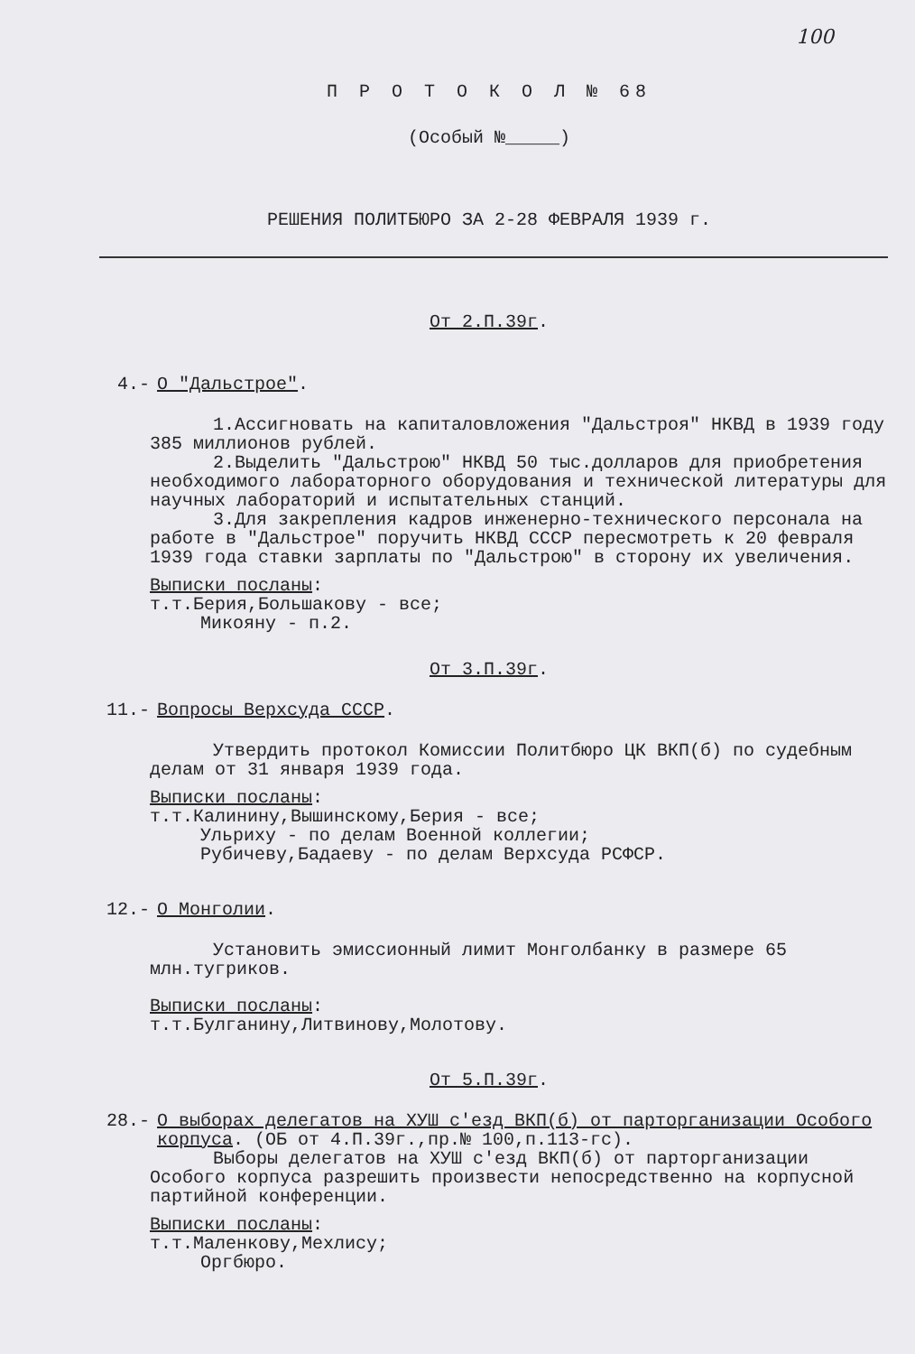100
П Р О Т О К О Л № 68
(Особый №_____)
РЕШЕНИЯ ПОЛИТБЮРО ЗА 2-28 ФЕВРАЛЯ 1939 г.
От 2.П.39г.
4.- О "Дальстрое".
1.Ассигновать на капиталовложения "Дальстроя" НКВД в 1939 году 385 миллионов рублей.
2.Выделить "Дальстрою" НКВД 50 тыс.долларов для приобретения необходимого лабораторного оборудования и технической литературы для научных лабораторий и испытательных станций.
3.Для закрепления кадров инженерно-технического персонала на работе в "Дальстрое" поручить НКВД СССР пересмотреть к 20 февраля 1939 года ставки зарплаты по "Дальстрою" в сторону их увеличения.
Выписки посланы:
т.т.Берия,Большакову - все;
Микояну - п.2.
От 3.П.39г.
11.- Вопросы Верхсуда СССР.
Утвердить протокол Комиссии Политбюро ЦК ВКП(б) по судебным делам от 31 января 1939 года.
Выписки посланы:
т.т.Калинину,Вышинскому,Берия - все;
Ульриху - по делам Военной коллегии;
Рубичеву,Бадаеву - по делам Верхсуда РСФСР.
12.- О Монголии.
Установить эмиссионный лимит Монголбанку в размере 65 млн.тугриков.
Выписки посланы:
т.т.Булганину,Литвинову,Молотову.
От 5.П.39г.
28.- О выборах делегатов на ХУШ с'езд ВКП(б) от парторганизации Особого корпуса. (ОБ от 4.П.39г.,пр.№ 100,п.113-гс).
Выборы делегатов на ХУШ с'езд ВКП(б) от парторганизации Особого корпуса разрешить произвести непосредственно на корпусной партийной конференции.
Выписки посланы:
т.т.Маленкову,Мехлису;
Оргбюро.